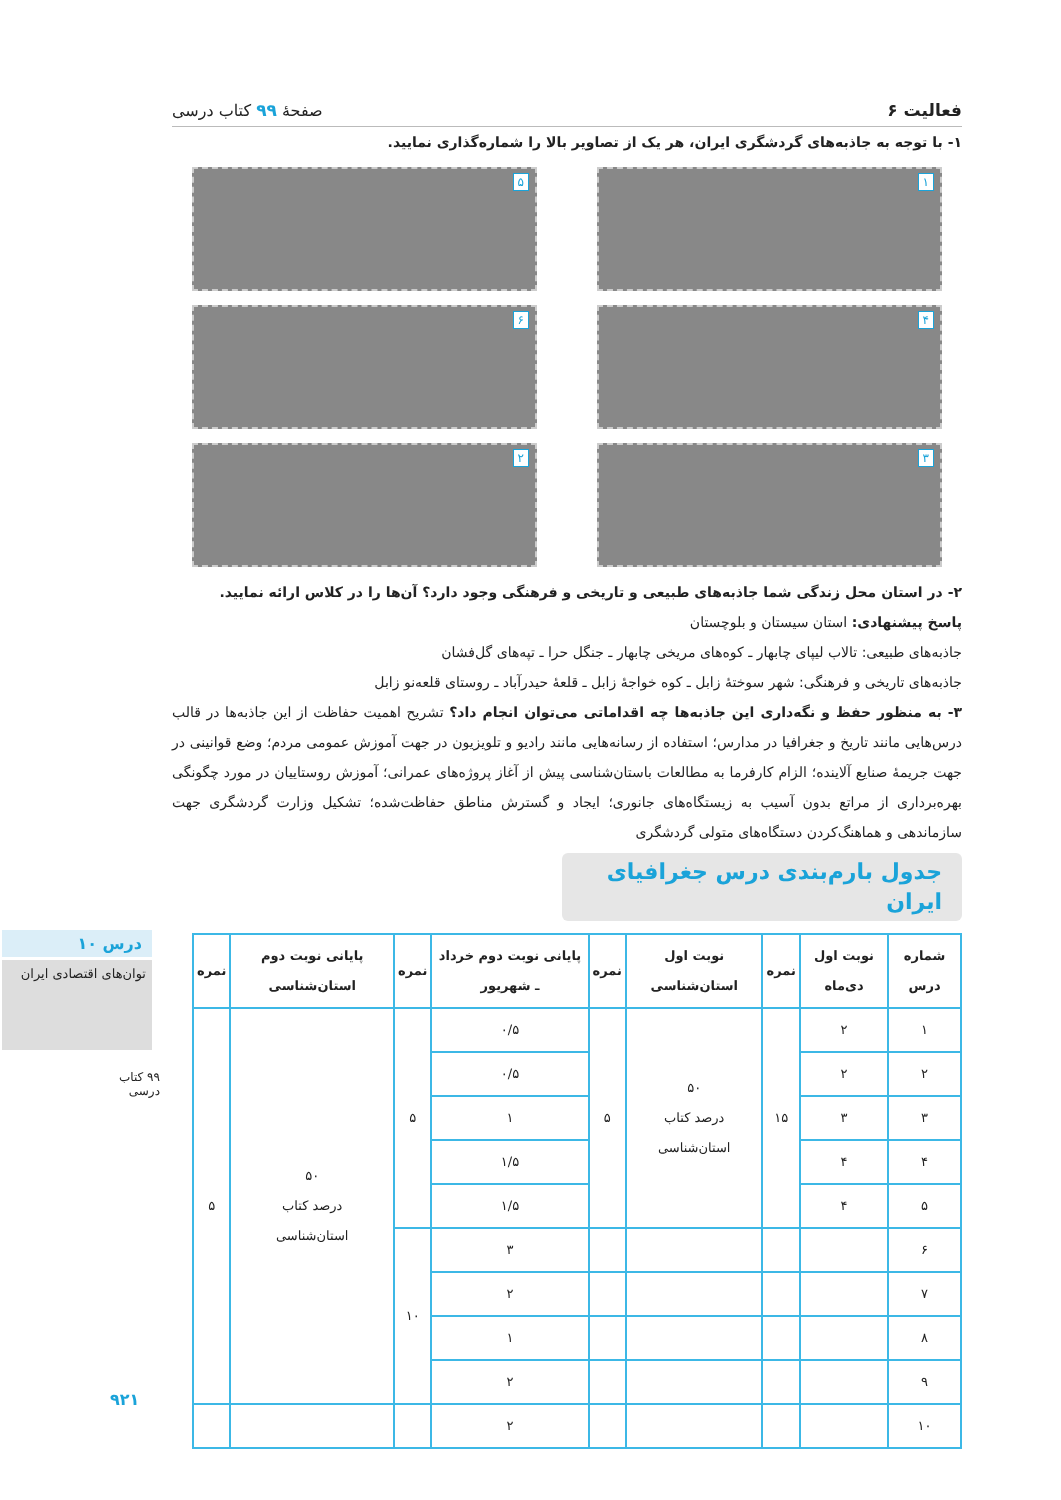درس ۱۰
توان‌های اقتصادی ایران
۹۹ کتاب درسی
۹۲۱
فعالیت ۶ صفحهٔ ۹۹ کتاب درسی
۱- با توجه به جاذبه‌های گردشگری ایران، هر یک از تصاویر بالا را شماره‌گذاری نمایید.
۱
۵
۴
۶
۳
۲
۲- در استان محل زندگی شما جاذبه‌های طبیعی و تاریخی و فرهنگی وجود دارد؟ آن‌ها را در کلاس ارائه نمایید.
پاسخ پیشنهادی: استان سیستان و بلوچستان
جاذبه‌های طبیعی: تالاب لیپای چابهار ـ کوه‌های مریخی چابهار ـ جنگل حرا ـ تپه‌های گل‌فشان
جاذبه‌های تاریخی و فرهنگی: شهر سوختهٔ زابل ـ کوه خواجهٔ زابل ـ قلعهٔ حیدرآباد ـ روستای قلعه‌نو زابل
۳- به منظور حفظ و نگه‌داری این جاذبه‌ها چه اقداماتی می‌توان انجام داد؟ تشریح اهمیت حفاظت از این جاذبه‌ها در قالب درس‌هایی مانند تاریخ و جغرافیا در مدارس؛ استفاده از رسانه‌هایی مانند رادیو و تلویزیون در جهت آموزش عمومی مردم؛ وضع قوانینی در جهت جریمهٔ صنایع آلاینده؛ الزام کارفرما به مطالعات باستان‌شناسی پیش از آغاز پروژه‌های عمرانی؛ آموزش روستاییان در مورد چگونگی بهره‌برداری از مراتع بدون آسیب به زیستگاه‌های جانوری؛ ایجاد و گسترش مناطق حفاظت‌شده؛ تشکیل وزارت گردشگری جهت سازماندهی و هماهنگ‌کردن دستگاه‌های متولی گردشگری
جدول بارم‌بندی درس جغرافیای ایران
| شماره درس | نوبت اول دی‌ماه | نمره | نوبت اول استان‌شناسی | نمره | پایانی نوبت دوم خرداد ـ شهریور | نمره | پایانی نوبت دوم استان‌شناسی | نمره |
| --- | --- | --- | --- | --- | --- | --- | --- | --- |
| ۱ | ۲ | ۱۵ | ۵۰ درصد کتاب استان‌شناسی | ۵ | ۰/۵ | ۵ | ۵۰ درصد کتاب استان‌شناسی | ۵ |
| ۲ | ۲ | | | | ۰/۵ | | | |
| ۳ | ۳ | | | | ۱ | | | |
| ۴ | ۴ | | | | ۱/۵ | | | |
| ۵ | ۴ | | | | ۱/۵ | | | |
| ۶ | | | | | ۳ | ۱۰ | | |
| ۷ | | | | | ۲ | | | |
| ۸ | | | | | ۱ | | | |
| ۹ | | | | | ۲ | | | |
| ۱۰ | | | | | ۲ | | | |